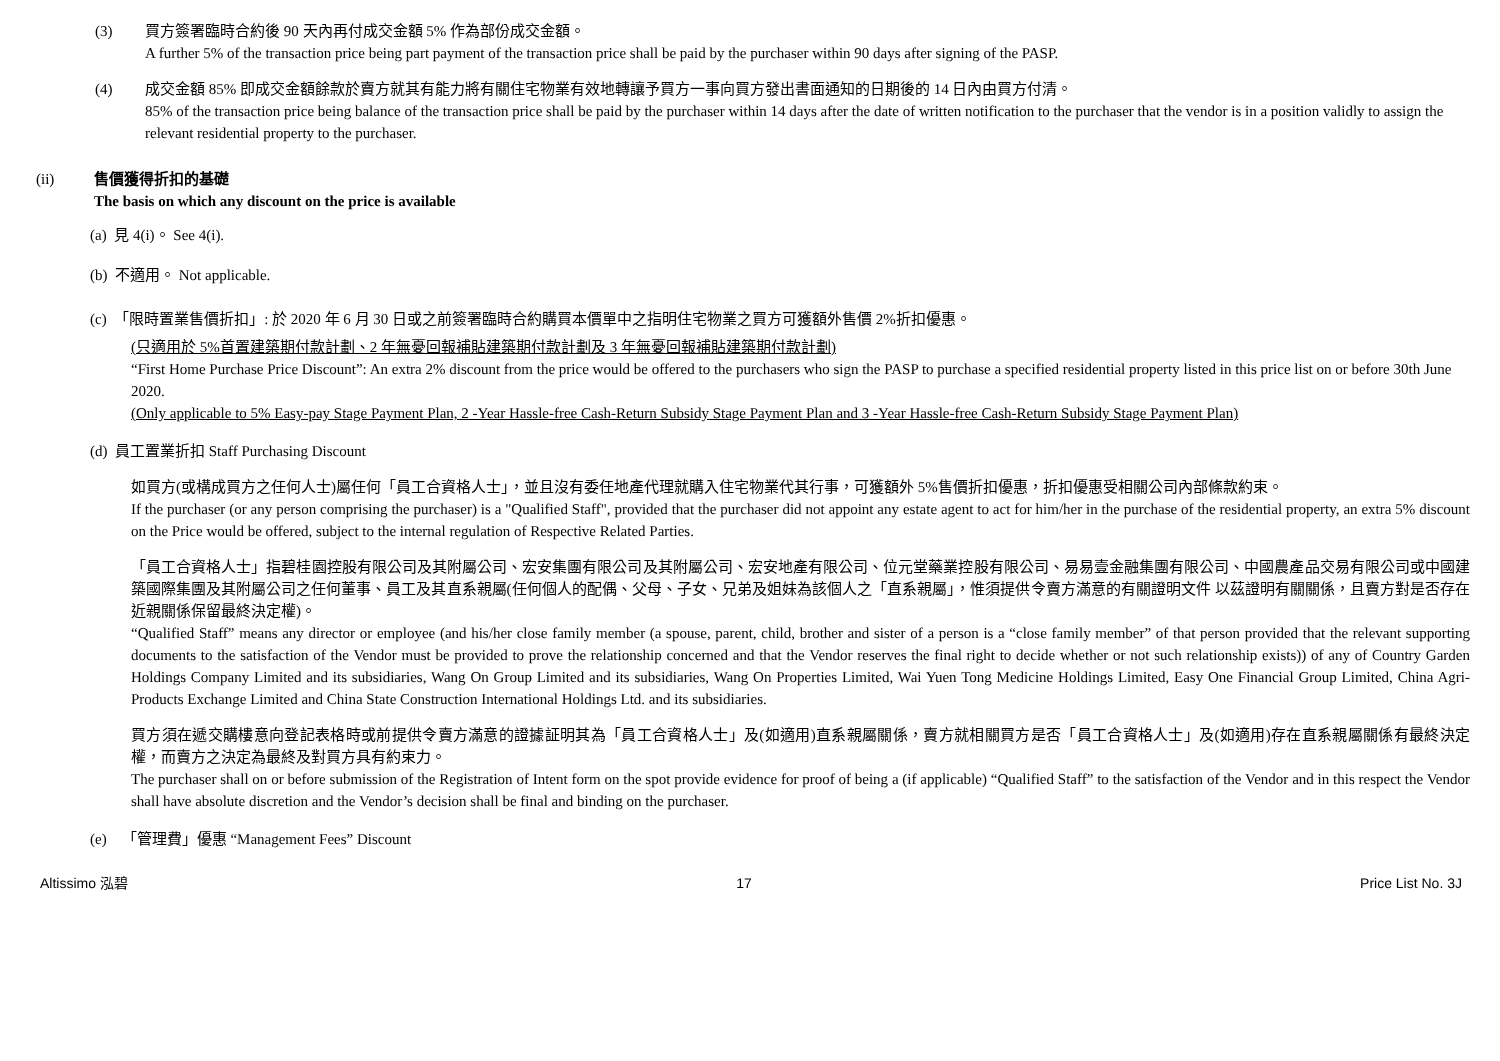(3) 買方簽署臨時合約後 90 天內再付成交金額 5% 作為部份成交金額。
A further 5% of the transaction price being part payment of the transaction price shall be paid by the purchaser within 90 days after signing of the PASP.
(4) 成交金額 85% 即成交金額餘款於賣方就其有能力將有關住宅物業有效地轉讓予買方一事向買方發出書面通知的日期後的 14 日內由買方付清。
85% of the transaction price being balance of the transaction price shall be paid by the purchaser within 14 days after the date of written notification to the purchaser that the vendor is in a position validly to assign the relevant residential property to the purchaser.
(ii) 售價獲得折扣的基礎
The basis on which any discount on the price is available
(a) 見 4(i)。 See 4(i).
(b) 不適用。 Not applicable.
(c) 「限時置業售價折扣」: 於 2020 年 6 月 30 日或之前簽署臨時合約購買本價單中之指明住宅物業之買方可獲額外售價 2%折扣優惠。
(只適用於 5%首置建築期付款計劃、2 年無憂回報補貼建築期付款計劃及 3 年無憂回報補貼建築期付款計劃)
“First Home Purchase Price Discount”: An extra 2% discount from the price would be offered to the purchasers who sign the PASP to purchase a specified residential property listed in this price list on or before 30th June 2020.
(Only applicable to 5% Easy-pay Stage Payment Plan, 2 -Year Hassle-free Cash-Return Subsidy Stage Payment Plan and 3 -Year Hassle-free Cash-Return Subsidy Stage Payment Plan)
(d) 員工置業折扣 Staff Purchasing Discount
如買方(或構成買方之任何人士)屬任何「員工合資格人士」，並且沒有委任地產代理就購入住宅物業代其行事，可獲額外 5%售價折扣優惠，折扣優惠受相關公司內部條款約束。
If the purchaser (or any person comprising the purchaser) is a "Qualified Staff", provided that the purchaser did not appoint any estate agent to act for him/her in the purchase of the residential property, an extra 5% discount on the Price would be offered, subject to the internal regulation of Respective Related Parties.
「員工合資格人士」指碧桂園控股有限公司及其附屬公司、宏安集團有限公司及其附屬公司、宏安地產有限公司、位元堂藥業控股有限公司、易易壹金融集團有限公司、中國農產品交易有限公司或中國建築國際集團及其附屬公司之任何董事、員工及其直系親屬(任何個人的配偶、父母、子女、兄弟及姐妹為該個人之「直系親屬」，惟須提供令賣方滿意的有關證明文件 以茲證明有關關係，且賣方對是否存在近親關係保留最終決定權)。
“Qualified Staff” means any director or employee (and his/her close family member (a spouse, parent, child, brother and sister of a person is a “close family member” of that person provided that the relevant supporting documents to the satisfaction of the Vendor must be provided to prove the relationship concerned and that the Vendor reserves the final right to decide whether or not such relationship exists)) of any of Country Garden Holdings Company Limited and its subsidiaries, Wang On Group Limited and its subsidiaries, Wang On Properties Limited, Wai Yuen Tong Medicine Holdings Limited, Easy One Financial Group Limited, China Agri-Products Exchange Limited and China State Construction International Holdings Ltd. and its subsidiaries.
買方須在遞交購樓意向登記表格時或前提供令賣方滿意的證據証明其為「員工合資格人士」及(如適用)直系親屬關係，賣方就相關買方是否「員工合資格人士」及(如適用)存在直系親屬關係有最終決定權，而賣方之決定為最終及對買方具有約束力。
The purchaser shall on or before submission of the Registration of Intent form on the spot provide evidence for proof of being a (if applicable) “Qualified Staff” to the satisfaction of the Vendor and in this respect the Vendor shall have absolute discretion and the Vendor’s decision shall be final and binding on the purchaser.
(e) 「管理費」優惠 “Management Fees” Discount
Altissimo 泓碧 17 Price List No. 3J